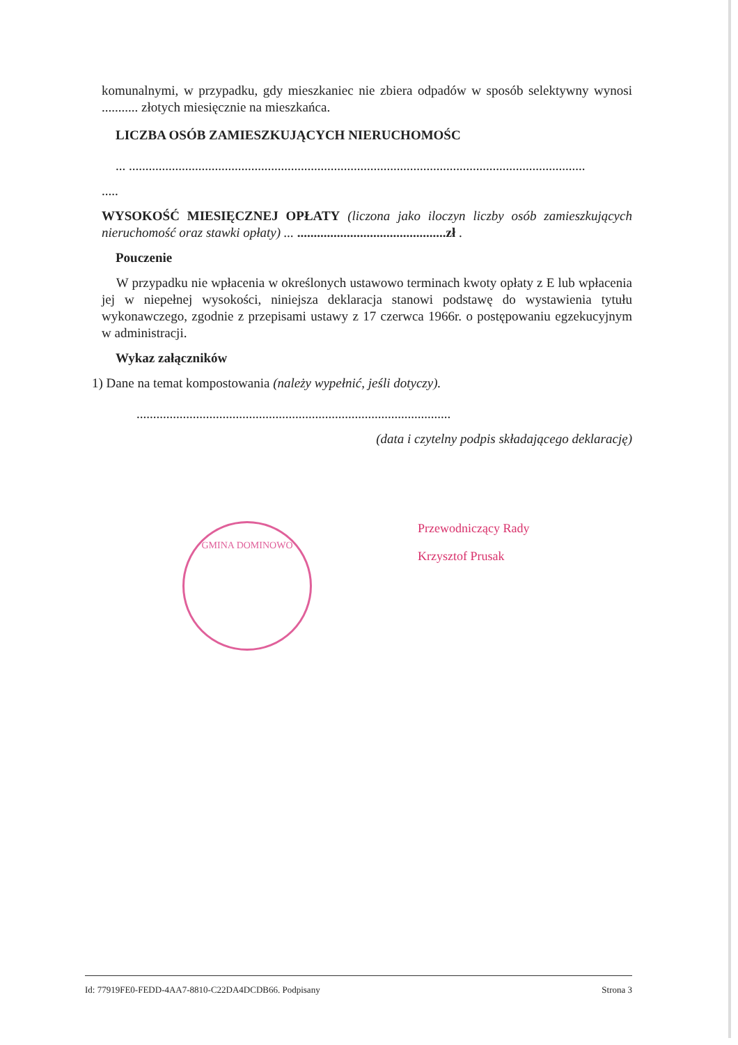komunalnymi, w przypadku, gdy mieszkaniec nie zbiera odpadów w sposób selektywny wynosi ........... złotych miesięcznie na mieszkańca.
LICZBA OSÓB ZAMIESZKUJĄCYCH NIERUCHOMOŚC
... ..........................................................................................................................................
.....
WYSOKOŚĆ MIESIĘCZNEJ OPŁATY (liczona jako iloczyn liczby osób zamieszkujących nieruchomość oraz stawki opłaty) ... .............................................zł .
Pouczenie
W przypadku nie wpłacenia w określonych ustawowo terminach kwoty opłaty z E lub wpłacenia jej w niepełnej wysokości, niniejsza deklaracja stanowi podstawę do wystawienia tytułu wykonawczego, zgodnie z przepisami ustawy z 17 czerwca 1966r. o postępowaniu egzekucyjnym w administracji.
Wykaz załączników
1) Dane na temat kompostowania (należy wypełnić, jeśli dotyczy).
...............................................................................................
(data i czytelny podpis składającego deklarację)
GMINA DOMINOWO
Przewodniczący Rady
Krzysztof Prusak
Id: 77919FE0-FEDD-4AA7-8810-C22DA4DCDB66. Podpisany Strona 3